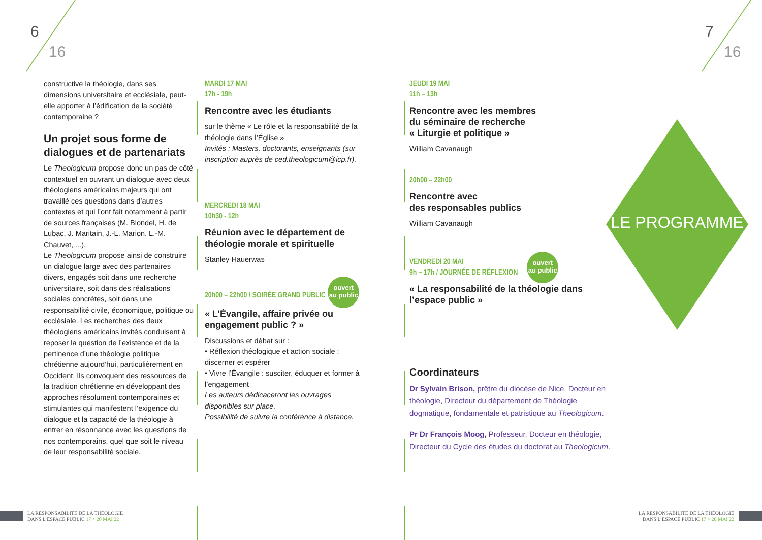6
16
7
16
constructive la théologie, dans ses dimensions universitaire et ecclésiale, peut-elle apporter à l’édification de la société contemporaine ?
Un projet sous forme de dialogues et de partenariats
Le Theologicum propose donc un pas de côté contextuel en ouvrant un dialogue avec deux théologiens américains majeurs qui ont travaillé ces questions dans d’autres contextes et qui l’ont fait notamment à partir de sources françaises (M. Blondel, H. de Lubac, J. Maritain, J.-L. Marion, L.-M. Chauvet, ...).
Le Theologicum propose ainsi de construire un dialogue large avec des partenaires divers, engagés soit dans une recherche universitaire, soit dans des réalisations sociales concrètes, soit dans une responsabilité civile, économique, politique ou ecclésiale. Les recherches des deux théologiens américains invités conduisent à reposer la question de l’existence et de la pertinence d’une théologie politique chrétienne aujourd’hui, particulièrement en Occident. Ils convoquent des ressources de la tradition chrétienne en développant des approches résolument contemporaines et stimulantes qui manifestent l’exigence du dialogue et la capacité de la théologie à entrer en résonnance avec les questions de nos contemporains, quel que soit le niveau de leur responsabilité sociale.
MARDI 17 MAI
17h - 19h
Rencontre avec les étudiants
sur le thème « Le rôle et la responsabilité de la théologie dans l’Église »
Invités : Masters, doctorants, enseignants (sur inscription auprès de ced.theologicum@icp.fr).
MERCREDI 18 MAI
10h30 - 12h
Réunion avec le département de théologie morale et spirituelle
Stanley Hauerwas
20h00 – 22h00 / SOIRÉE GRAND PUBLIC ouvert
au public
« L’Évangile, affaire privée ou engagement public ? »
Discussions et débat sur :
• Réflexion théologique et action sociale : discerner et espérer
• Vivre l’Évangile : susciter, éduquer et former à l’engagement
Les auteurs dédicaceront les ouvrages disponibles sur place.
Possibilité de suivre la conférence à distance.
JEUDI 19 MAI
11h – 13h
Rencontre avec les membres
du séminaire de recherche
« Liturgie et politique »
William Cavanaugh
20h00 – 22h00
Rencontre avec
des responsables publics
William Cavanaugh
VENDREDI 20 MAI
9h – 17h / JOURNÉE DE RÉFLEXION ouvert
au public
« La responsabilité de la théologie dans l’espace public »
Coordinateurs
Dr Sylvain Brison, prêtre du diocèse de Nice, Docteur en théologie, Directeur du département de Théologie dogmatique, fondamentale et patristique au Theologicum.
Pr Dr François Moog, Professeur, Docteur en théologie, Directeur du Cycle des études du doctorat au Theologicum.
LE PROGRAMME
LA RESPONSABILITÉ DE LA THÉOLOGIE
DANS L’ESPACE PUBLIC 17 > 20 MAI 22
LA RESPONSABILITÉ DE LA THÉOLOGIE
DANS L’ESPACE PUBLIC 17 > 20 MAI 22